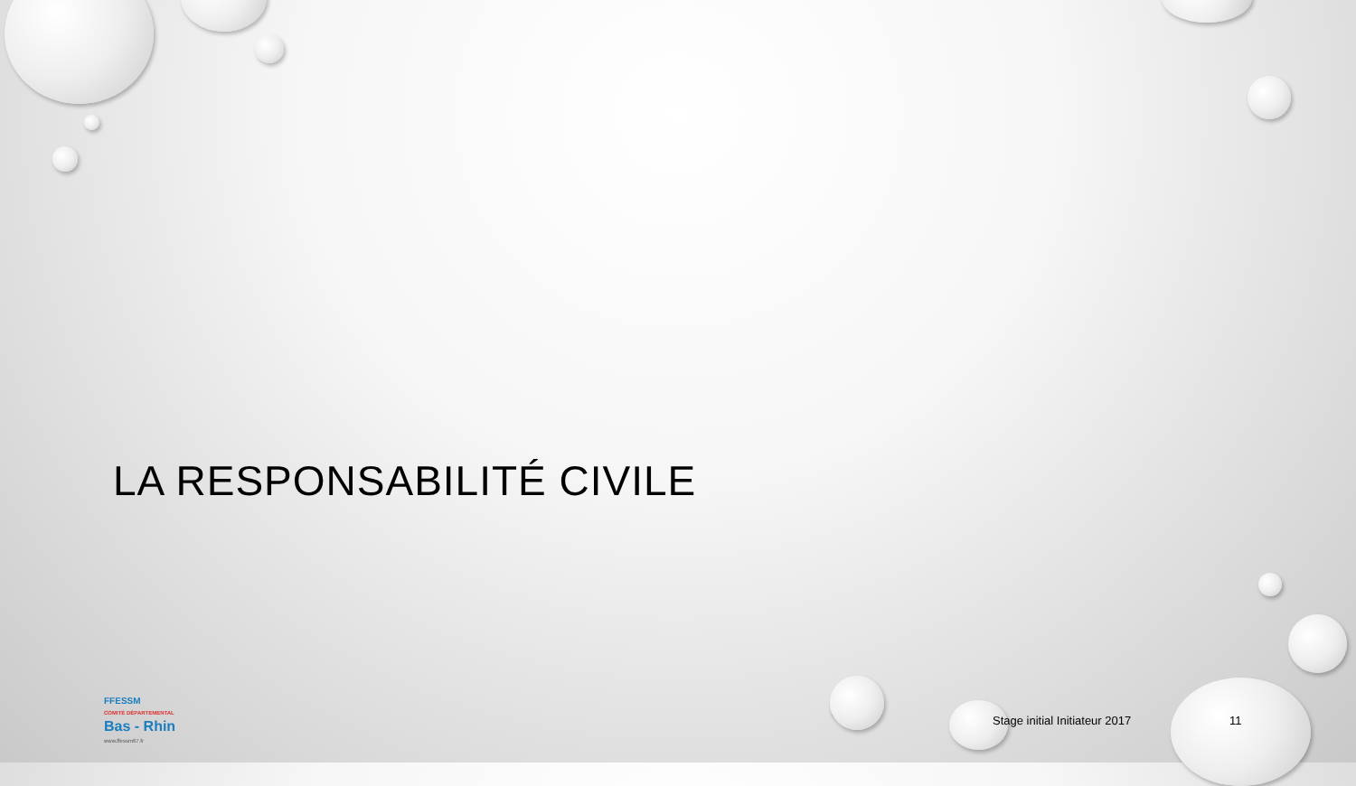LA RESPONSABILITÉ CIVILE
FFESSM
COMITÉ DÉPARTEMENTAL
Bas - Rhin
www.ffessm67.fr
Stage initial Initiateur 2017 11